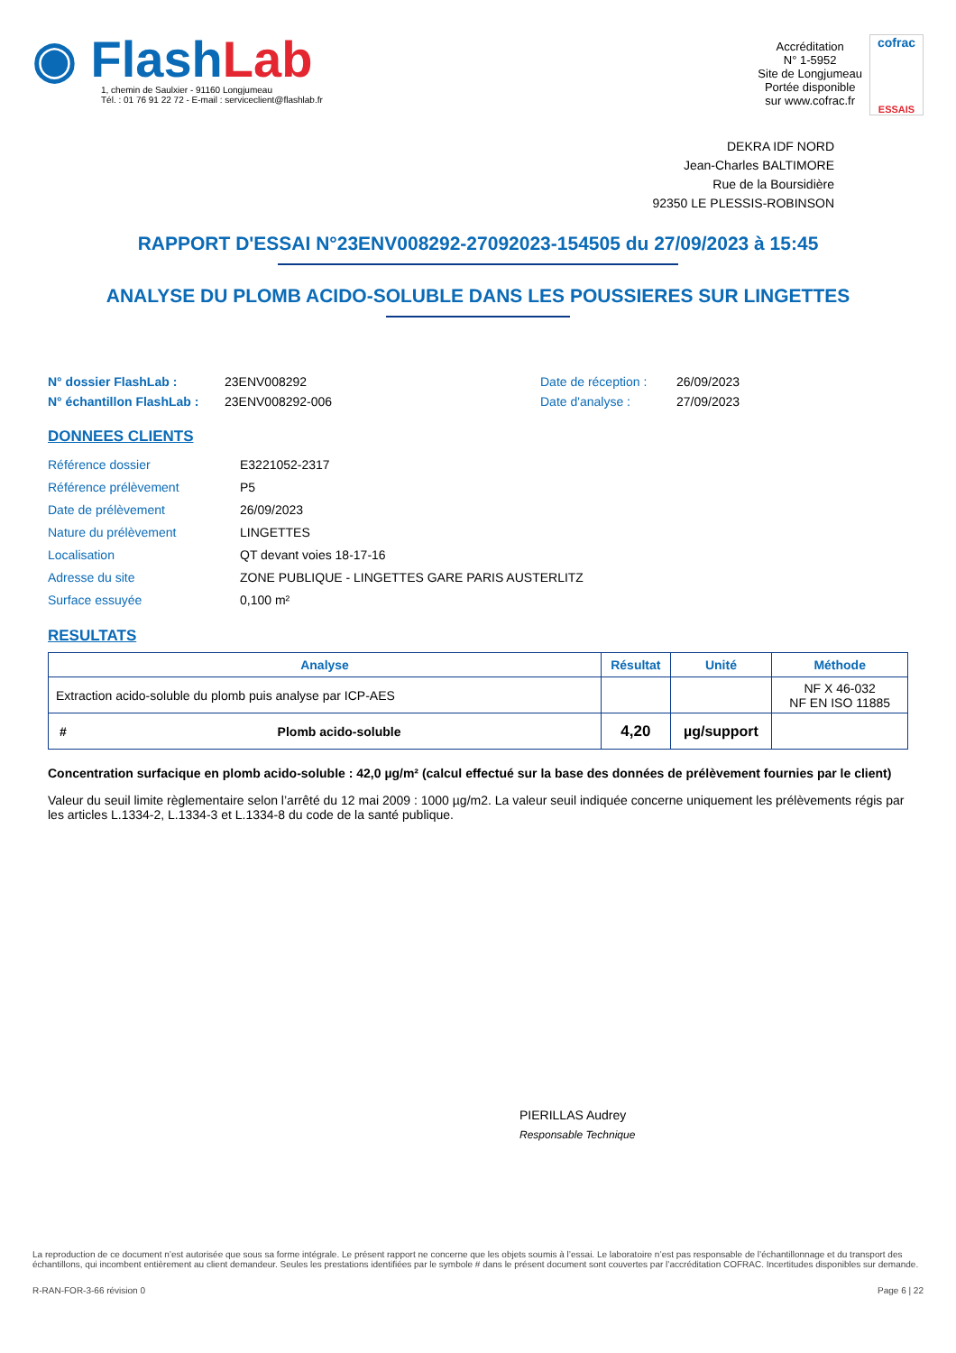◉ FlashLab
1, chemin de Saulxier - 91160 Longjumeau
Tél. : 01 76 91 22 72 - E-mail : serviceclient@flashlab.fr
Accréditation
N° 1-5952
Site de Longjumeau
Portée disponible
sur www.cofrac.fr
cofrac
ESSAIS
DEKRA IDF NORD
Jean-Charles BALTIMORE
Rue de la Boursidière
92350 LE PLESSIS-ROBINSON
RAPPORT D'ESSAI N°23ENV008292-27092023-154505 du 27/09/2023 à 15:45
ANALYSE DU PLOMB ACIDO-SOLUBLE DANS LES POUSSIERES SUR LINGETTES
N° dossier FlashLab :
N° échantillon FlashLab :
23ENV008292
23ENV008292-006
Date de réception :
Date d'analyse :
26/09/2023
27/09/2023
DONNEES CLIENTS
| Référence dossier | E3221052-2317 |
| Référence prélèvement | P5 |
| Date de prélèvement | 26/09/2023 |
| Nature du prélèvement | LINGETTES |
| Localisation | QT devant voies 18-17-16 |
| Adresse du site | ZONE PUBLIQUE - LINGETTES GARE PARIS AUSTERLITZ |
| Surface essuyée | 0,100 m² |
RESULTATS
| Analyse | | Résultat | Unité | Méthode |
| --- | --- | --- | --- | --- |
| Extraction acido-soluble du plomb puis analyse par ICP-AES | | | | NF X 46-032 NF EN ISO 11885 |
| # | Plomb acido-soluble | 4,20 | µg/support | |
Concentration surfacique en plomb acido-soluble : 42,0 µg/m² (calcul effectué sur la base des données de prélèvement fournies par le client)
Valeur du seuil limite règlementaire selon l’arrêté du 12 mai 2009 : 1000 µg/m2. La valeur seuil indiquée concerne uniquement les prélèvements régis par les articles L.1334-2, L.1334-3 et L.1334-8 du code de la santé publique.
PIERILLAS Audrey
Responsable Technique
La reproduction de ce document n’est autorisée que sous sa forme intégrale. Le présent rapport ne concerne que les objets soumis à l’essai. Le laboratoire n’est pas responsable de l’échantillonnage et du transport des échantillons, qui incombent entièrement au client demandeur. Seules les prestations identifiées par le symbole # dans le présent document sont couvertes par l’accréditation COFRAC. Incertitudes disponibles sur demande.
R-RAN-FOR-3-66 révision 0 Page 6 | 22